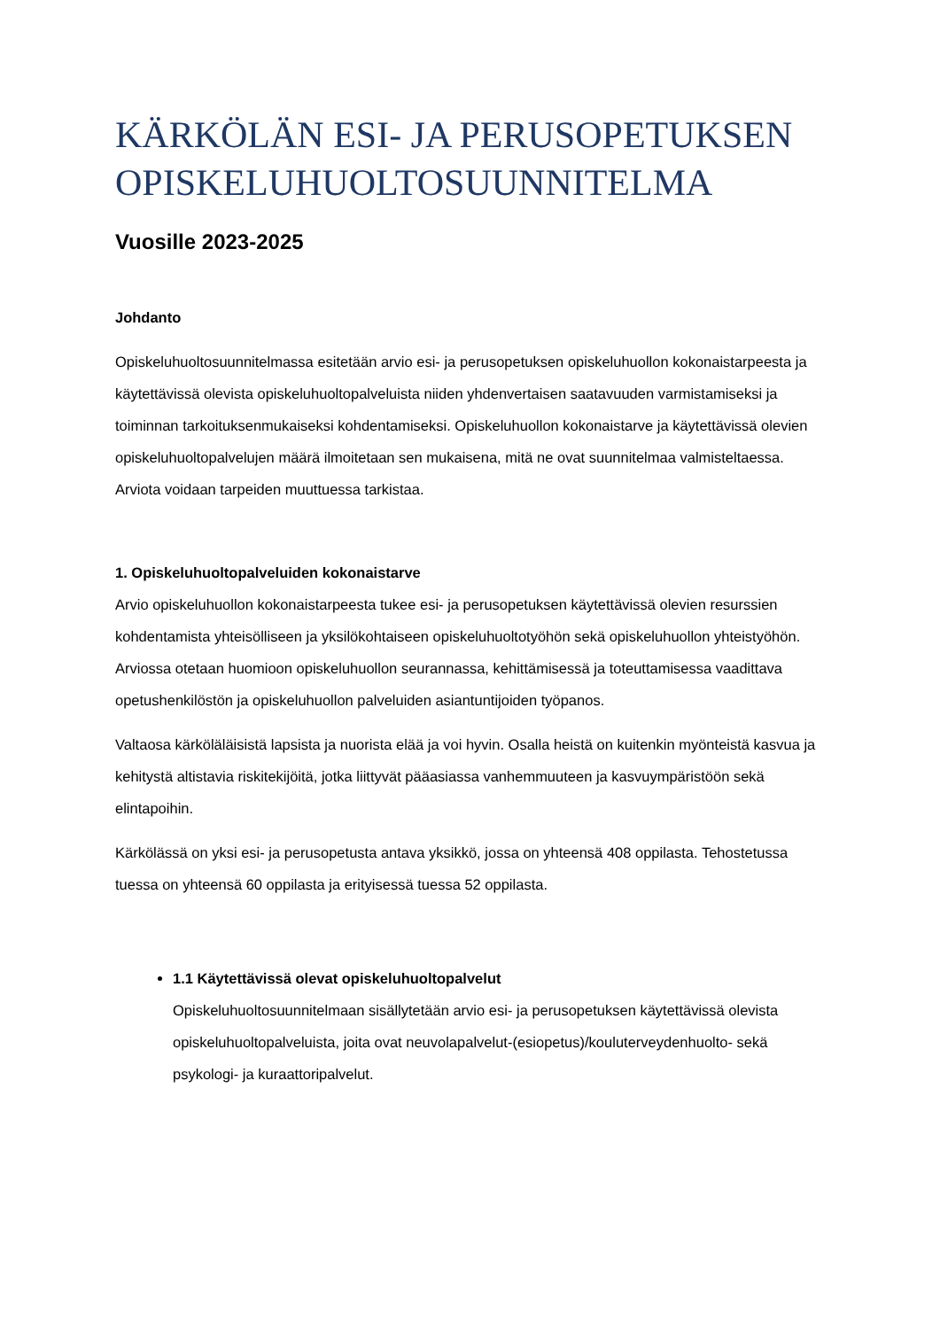KÄRKÖLÄN ESI- JA PERUSOPETUKSEN OPISKELUHUOLTOSUUNNITELMA
Vuosille 2023-2025
Johdanto
Opiskeluhuoltosuunnitelmassa esitetään arvio esi- ja perusopetuksen opiskeluhuollon kokonaistarpeesta ja käytettävissä olevista opiskeluhuoltopalveluista niiden yhdenvertaisen saatavuuden varmistamiseksi ja toiminnan tarkoituksenmukaiseksi kohdentamiseksi. Opiskeluhuollon kokonaistarve ja käytettävissä olevien opiskeluhuoltopalvelujen määrä ilmoitetaan sen mukaisena, mitä ne ovat suunnitelmaa valmisteltaessa. Arviota voidaan tarpeiden muuttuessa tarkistaa.
1. Opiskeluhuoltopalveluiden kokonaistarve
Arvio opiskeluhuollon kokonaistarpeesta tukee esi- ja perusopetuksen käytettävissä olevien resurssien kohdentamista yhteisölliseen ja yksilökohtaiseen opiskeluhuoltotyöhön sekä opiskeluhuollon yhteistyöhön. Arviossa otetaan huomioon opiskeluhuollon seurannassa, kehittämisessä ja toteuttamisessa vaadittava opetushenkilöstön ja opiskeluhuollon palveluiden asiantuntijoiden työpanos.
Valtaosa kärköläläisistä lapsista ja nuorista elää ja voi hyvin. Osalla heistä on kuitenkin myönteistä kasvua ja kehitystä altistavia riskitekijöitä, jotka liittyvät pääasiassa vanhemmuuteen ja kasvuympäristöön sekä elintapoihin.
Kärkölässä on yksi esi- ja perusopetusta antava yksikkö, jossa on yhteensä 408 oppilasta. Tehostetussa tuessa on yhteensä 60 oppilasta ja erityisessä tuessa 52 oppilasta.
1.1 Käytettävissä olevat opiskeluhuoltopalvelut
Opiskeluhuoltosuunnitelmaan sisällytetään arvio esi- ja perusopetuksen käytettävissä olevista opiskeluhuoltopalveluista, joita ovat neuvolapalvelut-(esiopetus)/kouluterveydenhuolto- sekä psykologi- ja kuraattoripalvelut.